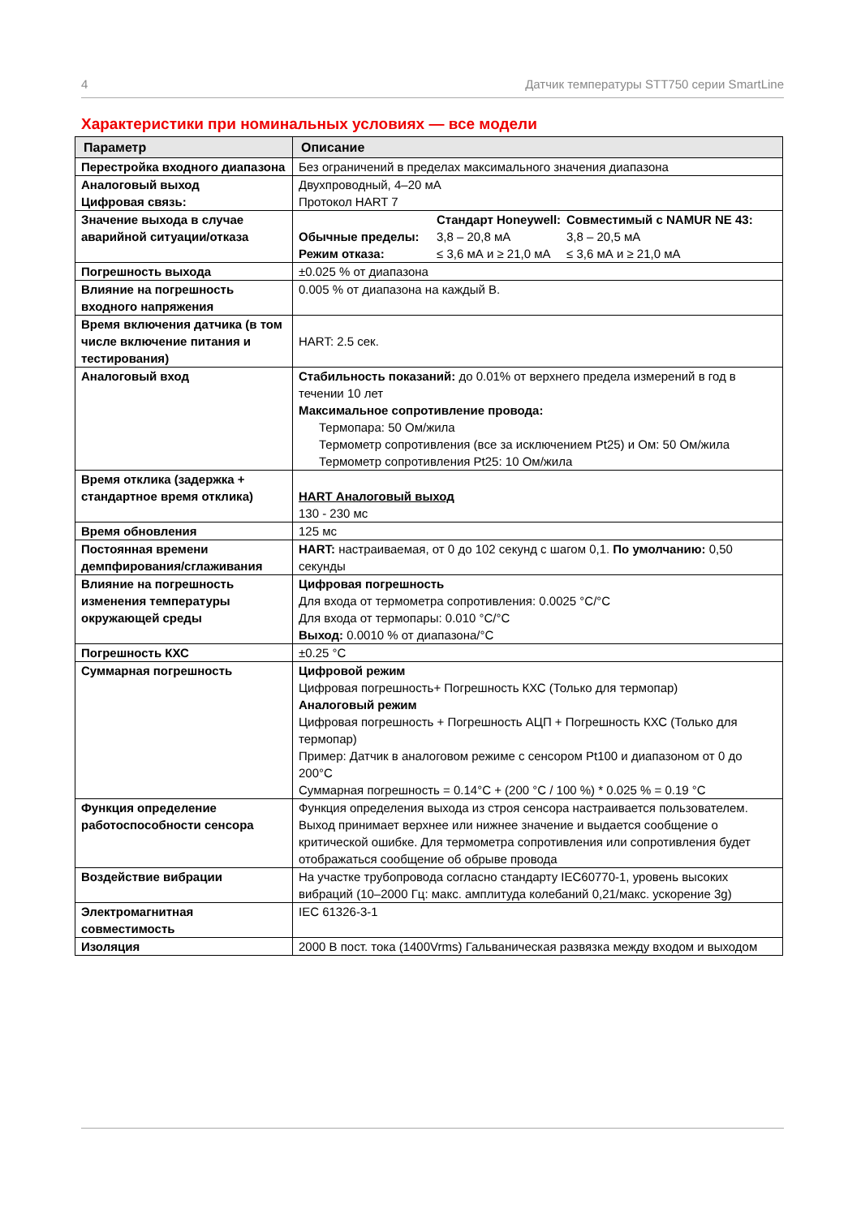4 Датчик температуры STT750 серии SmartLine
Характеристики при номинальных условиях — все модели
| Параметр | Описание |
| --- | --- |
| Перестройка входного диапазона | Без ограничений в пределах максимального значения диапазона |
| Аналоговый выход Цифровая связь: | Двухпроводный, 4–20 мА Протокол HART 7 |
| Значение выхода в случае аварийной ситуации/отказа | Стандарт Honeywell: Совместимый с NAMUR NE 43: Обычные пределы: 3,8 – 20,8 мА 3,8 – 20,5 мА Режим отказа: ≤ 3,6 мА и ≥ 21,0 мА ≤ 3,6 мА и ≥ 21,0 мА |
| Погрешность выхода | ±0.025 % от диапазона |
| Влияние на погрешность входного напряжения | 0.005 % от диапазона на каждый В. |
| Время включения датчика (в том числе включение питания и тестирования) | HART: 2.5 сек. |
| Аналоговый вход | Стабильность показаний: до 0.01% от верхнего предела измерений в год в течении 10 лет Максимальное сопротивление провода: Термопара: 50 Ом/жила Термометр сопротивления (все за исключением Pt25) и Ом: 50 Ом/жила Термометр сопротивления Pt25: 10 Ом/жила |
| Время отклика (задержка + стандартное время отклика) | HART Аналоговый выход 130 - 230 мс |
| Время обновления | 125 мс |
| Постоянная времени демпфирования/сглаживания | HART: настраиваемая, от 0 до 102 секунд с шагом 0,1. По умолчанию: 0,50 секунды |
| Влияние на погрешность изменения температуры окружающей среды | Цифровая погрешность Для входа от термометра сопротивления: 0.0025 °C/°C Для входа от термопары: 0.010 °C/°C Выход: 0.0010 % от диапазона/°C |
| Погрешность КХС | ±0.25 °C |
| Суммарная погрешность | Цифровой режим Цифровая погрешность+ Погрешность КХС (Только для термопар) Аналоговый режим Цифровая погрешность + Погрешность АЦП + Погрешность КХС (Только для термопар) Пример: Датчик в аналоговом режиме с сенсором Pt100 и диапазоном от 0 до 200°C Суммарная погрешность = 0.14°C + (200 °C / 100 %) * 0.025 % = 0.19 °C |
| Функция определение работоспособности сенсора | Функция определения выхода из строя сенсора настраивается пользователем. Выход принимает верхнее или нижнее значение и выдается сообщение о критической ошибке. Для термометра сопротивления или сопротивления будет отображаться сообщение об обрыве провода |
| Воздействие вибрации | На участке трубопровода согласно стандарту IEC60770-1, уровень высоких вибраций (10–2000 Гц: макс. амплитуда колебаний 0,21/макс. ускорение 3g) |
| Электромагнитная совместимость | IEC 61326-3-1 |
| Изоляция | 2000 В пост. тока (1400Vrms) Гальваническая развязка между входом и выходом |